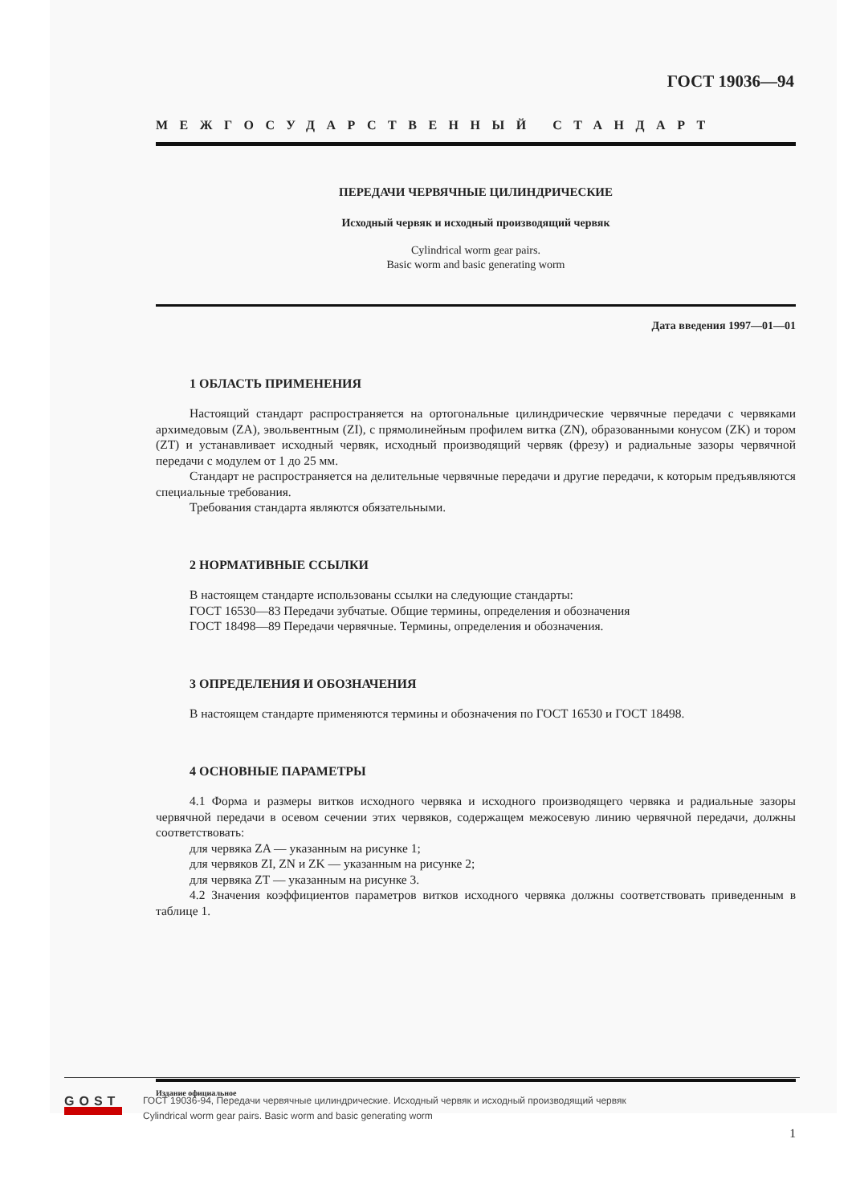ГОСТ 19036—94
МЕЖГОСУДАРСТВЕННЫЙ СТАНДАРТ
ПЕРЕДАЧИ ЧЕРВЯЧНЫЕ ЦИЛИНДРИЧЕСКИЕ
Исходный червяк и исходный производящий червяк
Cylindrical worm gear pairs.
Basic worm and basic generating worm
Дата введения 1997—01—01
1 ОБЛАСТЬ ПРИМЕНЕНИЯ
Настоящий стандарт распространяется на ортогональные цилиндрические червячные передачи с червяками архимедовым (ZA), эвольвентным (ZI), с прямолинейным профилем витка (ZN), образованными конусом (ZK) и тором (ZT) и устанавливает исходный червяк, исходный производящий червяк (фрезу) и радиальные зазоры червячной передачи с модулем от 1 до 25 мм.
Стандарт не распространяется на делительные червячные передачи и другие передачи, к которым предъявляются специальные требования.
Требования стандарта являются обязательными.
2 НОРМАТИВНЫЕ ССЫЛКИ
В настоящем стандарте использованы ссылки на следующие стандарты:
ГОСТ 16530—83 Передачи зубчатые. Общие термины, определения и обозначения
ГОСТ 18498—89 Передачи червячные. Термины, определения и обозначения.
3 ОПРЕДЕЛЕНИЯ И ОБОЗНАЧЕНИЯ
В настоящем стандарте применяются термины и обозначения по ГОСТ 16530 и ГОСТ 18498.
4 ОСНОВНЫЕ ПАРАМЕТРЫ
4.1 Форма и размеры витков исходного червяка и исходного производящего червяка и радиальные зазоры червячной передачи в осевом сечении этих червяков, содержащем межосевую линию червячной передачи, должны соответствовать:
для червяка ZA — указанным на рисунке 1;
для червяков ZI, ZN и ZK — указанным на рисунке 2;
для червяка ZT — указанным на рисунке 3.
4.2 Значения коэффициентов параметров витков исходного червяка должны соответствовать приведенным в таблице 1.
Издание официальное
1
GOST
ГОСТ 19036-94, Передачи червячные цилиндрические. Исходный червяк и исходный производящий червяк
Cylindrical worm gear pairs. Basic worm and basic generating worm